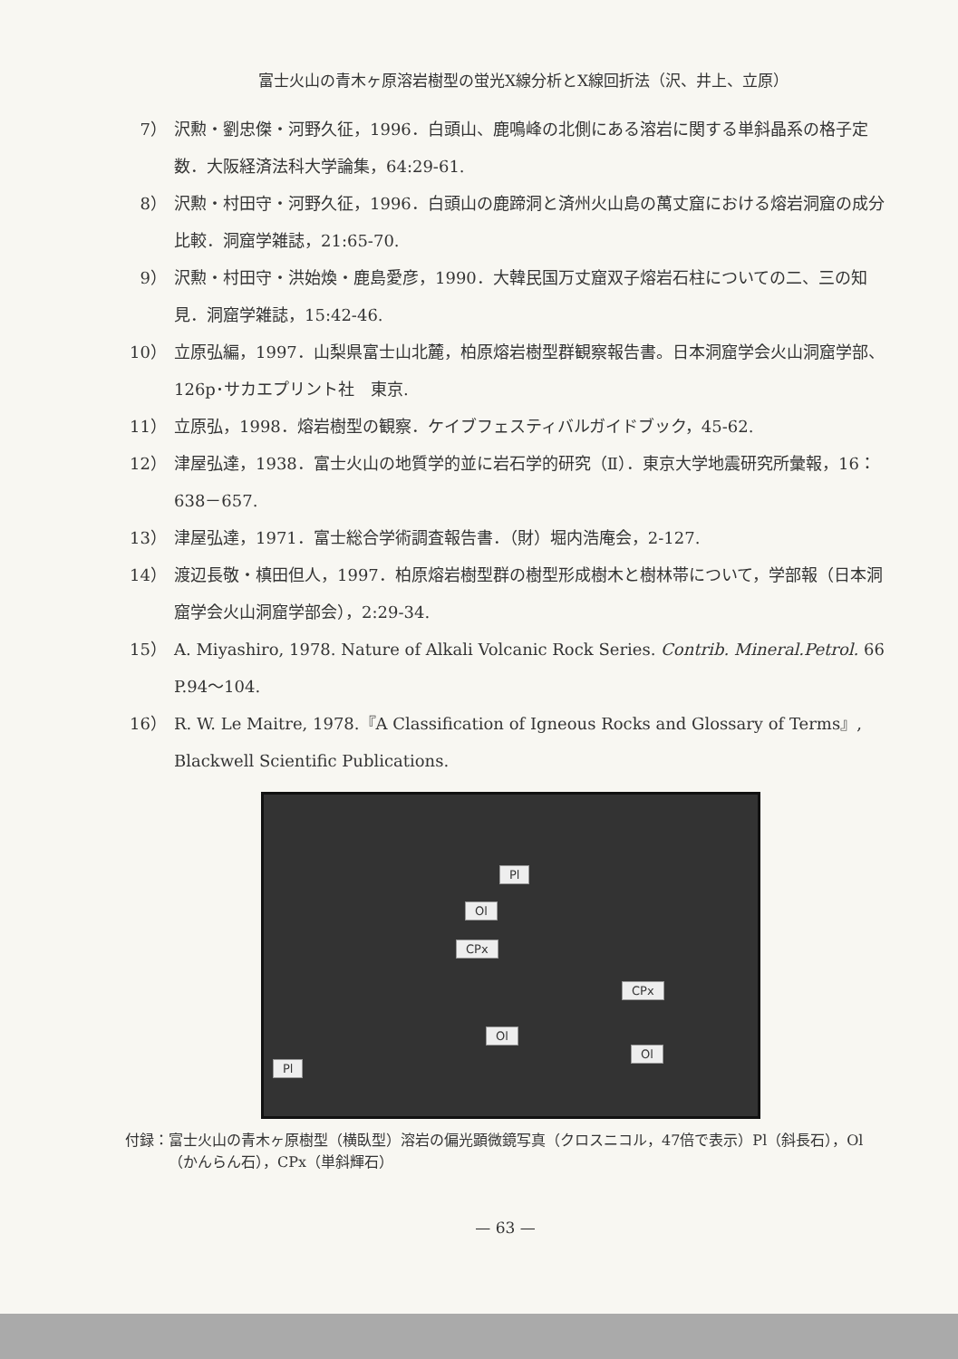富士火山の青木ヶ原溶岩樹型の蛍光X線分析とX線回折法（沢、井上、立原）
7） 沢勲・劉忠傑・河野久征，1996．白頭山、鹿鳴峰の北側にある溶岩に関する単斜晶系の格子定数．大阪経済法科大学論集，64:29-61.
8） 沢勲・村田守・河野久征，1996．白頭山の鹿蹄洞と済州火山島の萬丈窟における熔岩洞窟の成分比較．洞窟学雑誌，21:65-70.
9） 沢勲・村田守・洪始煥・鹿島愛彦，1990．大韓民国万丈窟双子熔岩石柱についての二、三の知見．洞窟学雑誌，15:42-46.
10） 立原弘編，1997．山梨県富士山北麓，柏原熔岩樹型群観察報告書。日本洞窟学会火山洞窟学部、126p･サカエプリント社　東京.
11） 立原弘，1998．熔岩樹型の観察．ケイブフェスティバルガイドブック，45-62.
12） 津屋弘達，1938．富士火山の地質学的並に岩石学的研究（Ⅱ）．東京大学地震研究所彙報，16：638－657.
13） 津屋弘達，1971．富士総合学術調査報告書．（財）堀内浩庵会，2-127.
14） 渡辺長敬・槙田但人，1997．柏原熔岩樹型群の樹型形成樹木と樹林帯について，学部報（日本洞窟学会火山洞窟学部会），2:29-34.
15） A. Miyashiro, 1978. Nature of Alkali Volcanic Rock Series. Contrib. Mineral.Petrol. 66 P.94～104.
16） R. W. Le Maitre, 1978.『A Classification of Igneous Rocks and Glossary of Terms』, Blackwell Scientific Publications.
Pl
Ol
CPx
CPx
Ol
Ol
Pl
付録： 富士火山の青木ヶ原樹型（横臥型）溶岩の偏光顕微鏡写真（クロスニコル，47倍で表示）Pl（斜長石），Ol（かんらん石），CPx（単斜輝石）
— 63 —